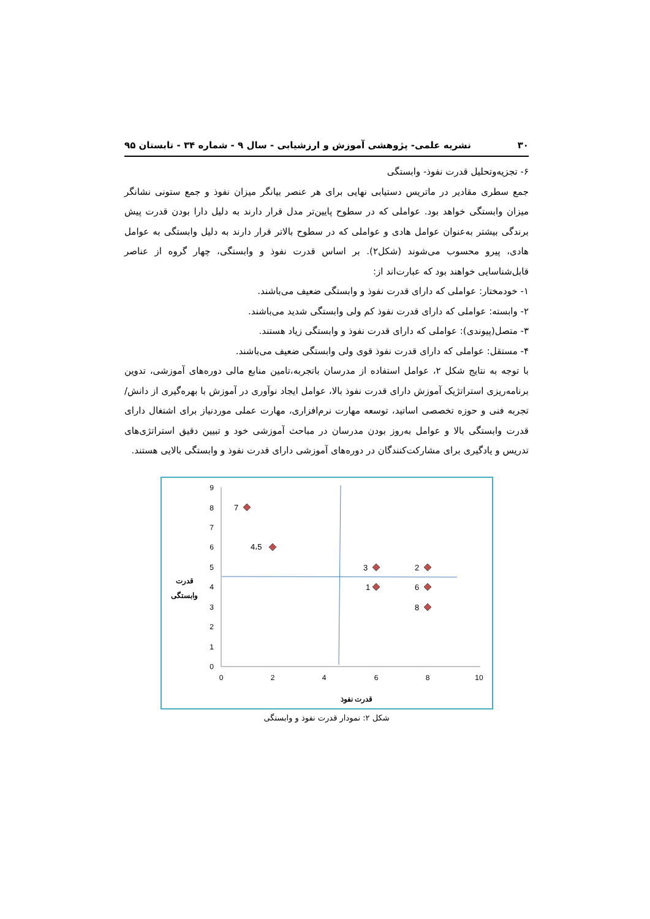۳۰ نشریه علمی- پژوهشی آموزش و ارزشیابی - سال ۹ - شماره ۳۴ - تابستان ۹۵
۶- تجزیه‌وتحلیل قدرت نفوذ- وابستگی
جمع سطری مقادیر در ماتریس دستیابی نهایی برای هر عنصر بیانگر میزان نفوذ و جمع ستونی نشانگر میزان وابستگی خواهد بود. عواملی که در سطوح پایین‌تر مدل قرار دارند به دلیل دارا بودن قدرت پیش برندگی بیشتر به‌عنوان عوامل هادی و عواملی که در سطوح بالاتر قرار دارند به دلیل وابستگی به عوامل هادی، پیرو محسوب می‌شوند (شکل۲). بر اساس قدرت نفوذ و وابستگی، چهار گروه از عناصر قابل‌شناسایی خواهند بود که عبارت‌اند از:
۱- خودمختار: عواملی که دارای قدرت نفوذ و وابستگی ضعیف می‌باشند.
۲- وابسته: عواملی که دارای قدرت نفوذ کم ولی وابستگی شدید می‌باشند.
۳- متصل(پیوندی): عواملی که دارای قدرت نفوذ و وابستگی زیاد هستند.
۴- مستقل: عواملی که دارای قدرت نفوذ قوی ولی وابستگی ضعیف می‌باشند.
با توجه به نتایج شکل ۲، عوامل استفاده از مدرسان باتجربه،تامین منابع مالی دوره‌های آموزشی، تدوین برنامه‌ریزی استراتژیک آموزش دارای قدرت نفوذ بالا، عوامل ایجاد نوآوری در آموزش با بهره‌گیری از دانش/ تجربه فنی و حوزه تخصصی اساتید، توسعه مهارت نرم‌افزاری، مهارت عملی موردنیاز برای اشتغال دارای قدرت وابستگی بالا و عوامل به‌روز بودن مدرسان در مباحث آموزشی خود و تبیین دقیق استراتژی‌های تدریس و یادگیری برای مشارکت‌کنندگان در دوره‌های آموزشی دارای قدرت نفوذ و وابستگی بالایی هستند.
0
1
2
3
4
5
6
7
8
9
0
2
4
6
8
10
7
4،5
3
2
1
6
8
قدرت
وابستگی
قدرت نفوذ
شکل ۲: نمودار قدرت نفوذ و وابستگی